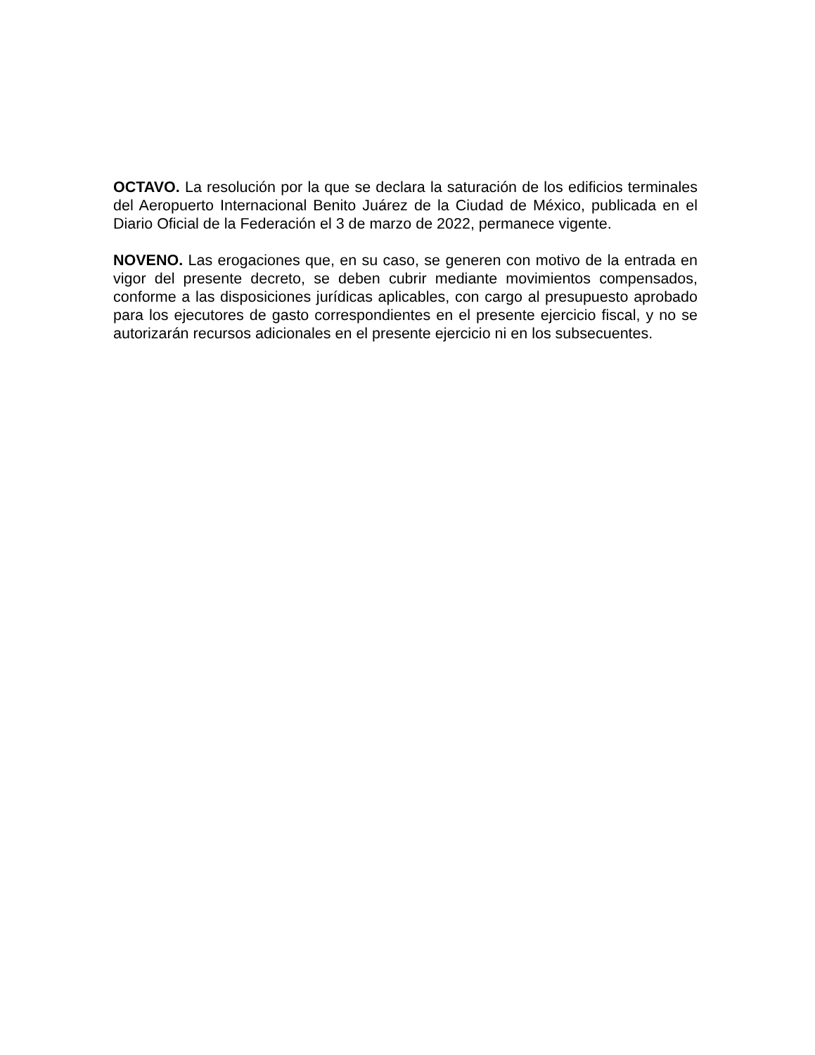OCTAVO. La resolución por la que se declara la saturación de los edificios terminales del Aeropuerto Internacional Benito Juárez de la Ciudad de México, publicada en el Diario Oficial de la Federación el 3 de marzo de 2022, permanece vigente.
NOVENO. Las erogaciones que, en su caso, se generen con motivo de la entrada en vigor del presente decreto, se deben cubrir mediante movimientos compensados, conforme a las disposiciones jurídicas aplicables, con cargo al presupuesto aprobado para los ejecutores de gasto correspondientes en el presente ejercicio fiscal, y no se autorizarán recursos adicionales en el presente ejercicio ni en los subsecuentes.